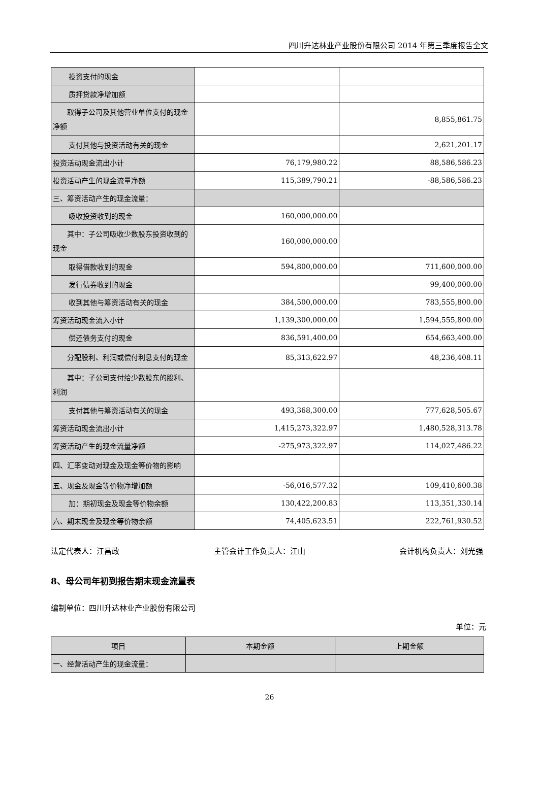四川升达林业产业股份有限公司 2014 年第三季度报告全文
| 投资支付的现金 | | |
| 质押贷款净增加额 | | |
| 取得子公司及其他营业单位支付的现金净额 | | 8,855,861.75 |
| 支付其他与投资活动有关的现金 | | 2,621,201.17 |
| 投资活动现金流出小计 | 76,179,980.22 | 88,586,586.23 |
| 投资活动产生的现金流量净额 | 115,389,790.21 | -88,586,586.23 |
| 三、筹资活动产生的现金流量： | | |
| 吸收投资收到的现金 | 160,000,000.00 | |
| 其中：子公司吸收少数股东投资收到的现金 | 160,000,000.00 | |
| 取得借款收到的现金 | 594,800,000.00 | 711,600,000.00 |
| 发行债券收到的现金 | | 99,400,000.00 |
| 收到其他与筹资活动有关的现金 | 384,500,000.00 | 783,555,800.00 |
| 筹资活动现金流入小计 | 1,139,300,000.00 | 1,594,555,800.00 |
| 偿还债务支付的现金 | 836,591,400.00 | 654,663,400.00 |
| 分配股利、利润或偿付利息支付的现金 | 85,313,622.97 | 48,236,408.11 |
| 其中：子公司支付给少数股东的股利、利润 | | |
| 支付其他与筹资活动有关的现金 | 493,368,300.00 | 777,628,505.67 |
| 筹资活动现金流出小计 | 1,415,273,322.97 | 1,480,528,313.78 |
| 筹资活动产生的现金流量净额 | -275,973,322.97 | 114,027,486.22 |
| 四、汇率变动对现金及现金等价物的影响 | | |
| 五、现金及现金等价物净增加额 | -56,016,577.32 | 109,410,600.38 |
| 加：期初现金及现金等价物余额 | 130,422,200.83 | 113,351,330.14 |
| 六、期末现金及现金等价物余额 | 74,405,623.51 | 222,761,930.52 |
法定代表人：江昌政 主管会计工作负责人：江山 会计机构负责人：刘光强
8、母公司年初到报告期末现金流量表
编制单位：四川升达林业产业股份有限公司
单位：元
| 项目 | 本期金额 | 上期金额 |
| --- | --- | --- |
| 一、经营活动产生的现金流量： | | |
26